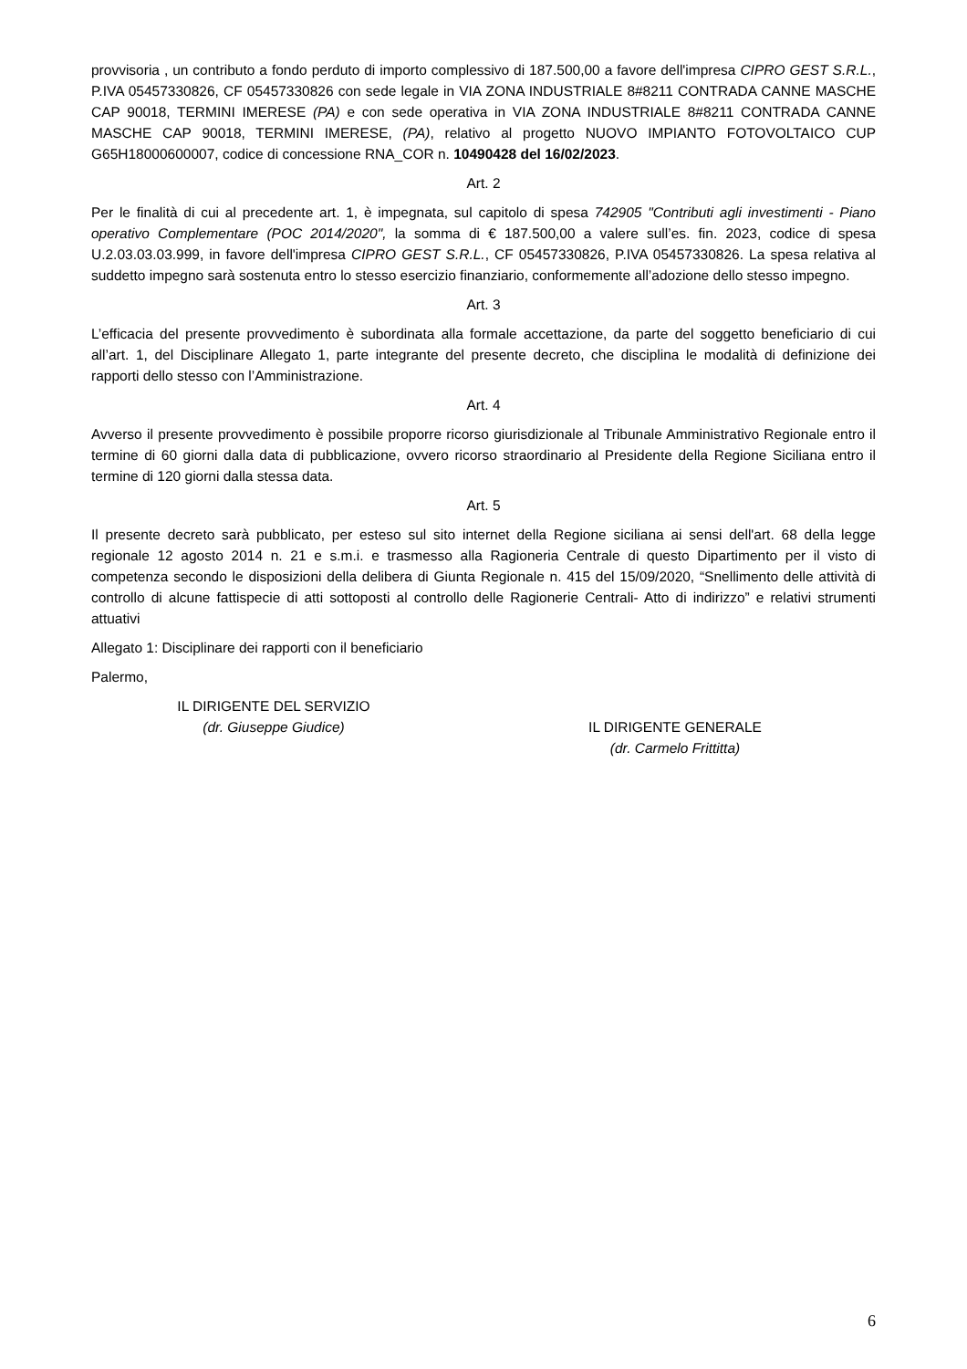provvisoria , un contributo a fondo perduto di importo complessivo di 187.500,00 a favore dell'impresa CIPRO GEST S.R.L., P.IVA 05457330826, CF 05457330826 con sede legale in VIA ZONA INDUSTRIALE 8#8211 CONTRADA CANNE MASCHE CAP 90018, TERMINI IMERESE (PA) e con sede operativa in VIA ZONA INDUSTRIALE 8#8211 CONTRADA CANNE MASCHE CAP 90018, TERMINI IMERESE, (PA), relativo al progetto NUOVO IMPIANTO FOTOVOLTAICO CUP G65H18000600007, codice di concessione RNA_COR n. 10490428 del 16/02/2023.
Art. 2
Per le finalità di cui al precedente art. 1, è impegnata, sul capitolo di spesa 742905 "Contributi agli investimenti - Piano operativo Complementare (POC 2014/2020", la somma di € 187.500,00 a valere sull’es. fin. 2023, codice di spesa U.2.03.03.03.999, in favore dell'impresa CIPRO GEST S.R.L., CF 05457330826, P.IVA 05457330826. La spesa relativa al suddetto impegno sarà sostenuta entro lo stesso esercizio finanziario, conformemente all’adozione dello stesso impegno.
Art. 3
L’efficacia del presente provvedimento è subordinata alla formale accettazione, da parte del soggetto beneficiario di cui all’art. 1, del Disciplinare Allegato 1, parte integrante del presente decreto, che disciplina le modalità di definizione dei rapporti dello stesso con l’Amministrazione.
Art. 4
Avverso il presente provvedimento è possibile proporre ricorso giurisdizionale al Tribunale Amministrativo Regionale entro il termine di 60 giorni dalla data di pubblicazione, ovvero ricorso straordinario al Presidente della Regione Siciliana entro il termine di 120 giorni dalla stessa data.
Art. 5
Il presente decreto sarà pubblicato, per esteso sul sito internet della Regione siciliana ai sensi dell'art. 68 della legge regionale 12 agosto 2014 n. 21 e s.m.i. e trasmesso alla Ragioneria Centrale di questo Dipartimento per il visto di competenza secondo le disposizioni della delibera di Giunta Regionale n. 415 del 15/09/2020, “Snellimento delle attività di controllo di alcune fattispecie di atti sottoposti al controllo delle Ragionerie Centrali- Atto di indirizzo” e relativi strumenti attuativi
Allegato 1: Disciplinare dei rapporti con il beneficiario
Palermo,
IL DIRIGENTE DEL SERVIZIO
(dr. Giuseppe Giudice)
IL DIRIGENTE GENERALE
(dr. Carmelo Frittitta)
6